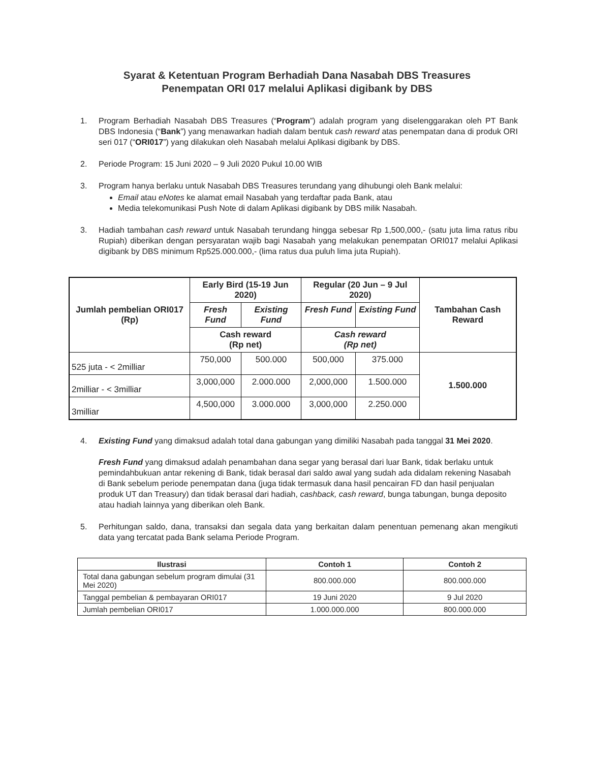Syarat & Ketentuan Program Berhadiah Dana Nasabah DBS Treasures
Penempatan ORI 017 melalui Aplikasi digibank by DBS
1. Program Berhadiah Nasabah DBS Treasures (“Program”) adalah program yang diselenggarakan oleh PT Bank DBS Indonesia (“Bank”) yang menawarkan hadiah dalam bentuk cash reward atas penempatan dana di produk ORI seri 017 (“ORI017”) yang dilakukan oleh Nasabah melalui Aplikasi digibank by DBS.
2. Periode Program: 15 Juni 2020 – 9 Juli 2020 Pukul 10.00 WIB
3. Program hanya berlaku untuk Nasabah DBS Treasures terundang yang dihubungi oleh Bank melalui:
Email atau eNotes ke alamat email Nasabah yang terdaftar pada Bank, atau
Media telekomunikasi Push Note di dalam Aplikasi digibank by DBS milik Nasabah.
3. Hadiah tambahan cash reward untuk Nasabah terundang hingga sebesar Rp 1,500,000,- (satu juta lima ratus ribu Rupiah) diberikan dengan persyaratan wajib bagi Nasabah yang melakukan penempatan ORI017 melalui Aplikasi digibank by DBS minimum Rp525.000.000,- (lima ratus dua puluh lima juta Rupiah).
| Jumlah pembelian ORI017 (Rp) | Early Bird (15-19 Jun 2020) | | Regular (20 Jun – 9 Jul 2020) | | Tambahan Cash Reward |
| --- | --- | --- | --- | --- | --- |
| | Fresh Fund | Existing Fund | Fresh Fund | Existing Fund | |
| | Cash reward (Rp net) | | Cash reward (Rp net) | | |
| 525 juta - < 2milliar | 750,000 | 500.000 | 500,000 | 375.000 | 1.500.000 |
| 2milliar - < 3milliar | 3,000,000 | 2.000.000 | 2,000,000 | 1.500.000 | |
| 3milliar | 4,500,000 | 3.000.000 | 3,000,000 | 2.250.000 | |
4. Existing Fund yang dimaksud adalah total dana gabungan yang dimiliki Nasabah pada tanggal 31 Mei 2020.
Fresh Fund yang dimaksud adalah penambahan dana segar yang berasal dari luar Bank, tidak berlaku untuk pemindahbukuan antar rekening di Bank, tidak berasal dari saldo awal yang sudah ada didalam rekening Nasabah di Bank sebelum periode penempatan dana (juga tidak termasuk dana hasil pencairan FD dan hasil penjualan produk UT dan Treasury) dan tidak berasal dari hadiah, cashback, cash reward, bunga tabungan, bunga deposito atau hadiah lainnya yang diberikan oleh Bank.
5. Perhitungan saldo, dana, transaksi dan segala data yang berkaitan dalam penentuan pemenang akan mengikuti data yang tercatat pada Bank selama Periode Program.
| Ilustrasi | Contoh 1 | Contoh 2 |
| --- | --- | --- |
| Total dana gabungan sebelum program dimulai (31 Mei 2020) | 800.000.000 | 800.000.000 |
| Tanggal pembelian & pembayaran ORI017 | 19 Juni 2020 | 9 Jul 2020 |
| Jumlah pembelian ORI017 | 1.000.000.000 | 800.000.000 |